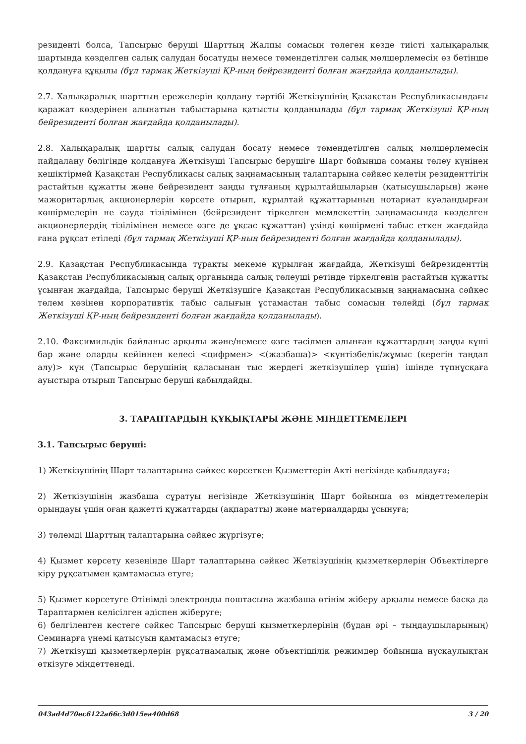резиденті болса, Тапсырыс беруші Шарттың Жалпы сомасын төлеген кезде тиісті халықаралық шартында көзделген салық салудан босатуды немесе төмендетілген салық мөлшерлемесін өз бетінше қолдануға құқылы (бұл тармақ Жеткізуші ҚР-ның бейрезиденті болған жағдайда қолданылады).
2.7. Халықаралық шарттың ережелерін қолдану тәртібі Жеткізушінің Қазақстан Республикасындағы қаражат көздерінен алынатын табыстарына қатысты қолданылады (бұл тармақ Жеткізуші ҚР-ның бейрезиденті болған жағдайда қолданылады).
2.8. Халықаралық шартты салық салудан босату немесе төмендетілген салық мөлшерлемесін пайдалану бөлігінде қолдануға Жеткізуші Тапсырыс берушіге Шарт бойынша соманы төлеу күнінен кешіктірмей Қазақстан Республикасы салық заңнамасының талаптарына сәйкес келетін резиденттігін растайтын құжатты және бейрезидент заңды тұлғаның құрылтайшыларын (қатысушыларын) және мажоритарлық акционерлерін көрсете отырып, құрылтай құжаттарының нотариат куәландырған көшірмелерін не сауда тізілімінен (бейрезидент тіркелген мемлекеттің заңнамасында көзделген акционерлердің тізілімінен немесе өзге де ұқсас құжаттан) үзінді көшірмені табыс еткен жағдайда ғана рұқсат етіледі (бұл тармақ Жеткізуші ҚР-ның бейрезиденті болған жағдайда қолданылады).
2.9. Қазақстан Республикасында тұрақты мекеме құрылған жағдайда, Жеткізуші бейрезиденттің Қазақстан Республикасының салық органында салық төлеуші ретінде тіркелгенін растайтын құжатты ұсынған жағдайда, Тапсырыс беруші Жеткізушіге Қазақстан Республикасының заңнамасына сәйкес төлем көзінен корпоративтік табыс салығын ұстамастан табыс сомасын төлейді (бұл тармақ Жеткізуші ҚР-ның бейрезиденті болған жағдайда қолданылады).
2.10. Факсимильдік байланыс арқылы және/немесе өзге тәсілмен алынған құжаттардың заңды күші бар және оларды кейіннен келесі <цифрмен> <(жазбаша)> <күнтізбелік/жұмыс (керегін таңдап алу)> күн (Тапсырыс берушінің қаласынан тыс жердегі жеткізушілер үшін) ішінде түпнұсқаға ауыстыра отырып Тапсырыс беруші қабылдайды.
3. ТАРАПТАРДЫҢ ҚҰҚЫҚТАРЫ ЖӘНЕ МІНДЕТТЕМЕЛЕРІ
3.1. Тапсырыс беруші:
1) Жеткізушінің Шарт талаптарына сәйкес көрсеткен Қызметтерін Акті негізінде қабылдауға;
2) Жеткізушінің жазбаша сұратуы негізінде Жеткізушінің Шарт бойынша өз міндеттемелерін орындауы үшін оған қажетті құжаттарды (ақпаратты) және материалдарды ұсынуға;
3) төлемді Шарттың талаптарына сәйкес жүргізуге;
4) Қызмет көрсету кезеңінде Шарт талаптарына сәйкес Жеткізушінің қызметкерлерін Объектілерге кіру рұқсатымен қамтамасыз етуге;
5) Қызмет көрсетуге Өтінімді электронды поштасына жазбаша өтінім жіберу арқылы немесе басқа да Тараптармен келісілген әдіспен жіберуге;
6) белгіленген кестеге сәйкес Тапсырыс беруші қызметкерлерінің (бұдан әрі – тыңдаушыларының) Семинарға үнемі қатысуын қамтамасыз етуге;
7) Жеткізуші қызметкерлерін рұқсатнамалық және объектішілік режимдер бойынша нұсқаулықтан өткізуге міндеттенеді.
043ad4d70ec6122a66c3d015ea400d68 3 / 20